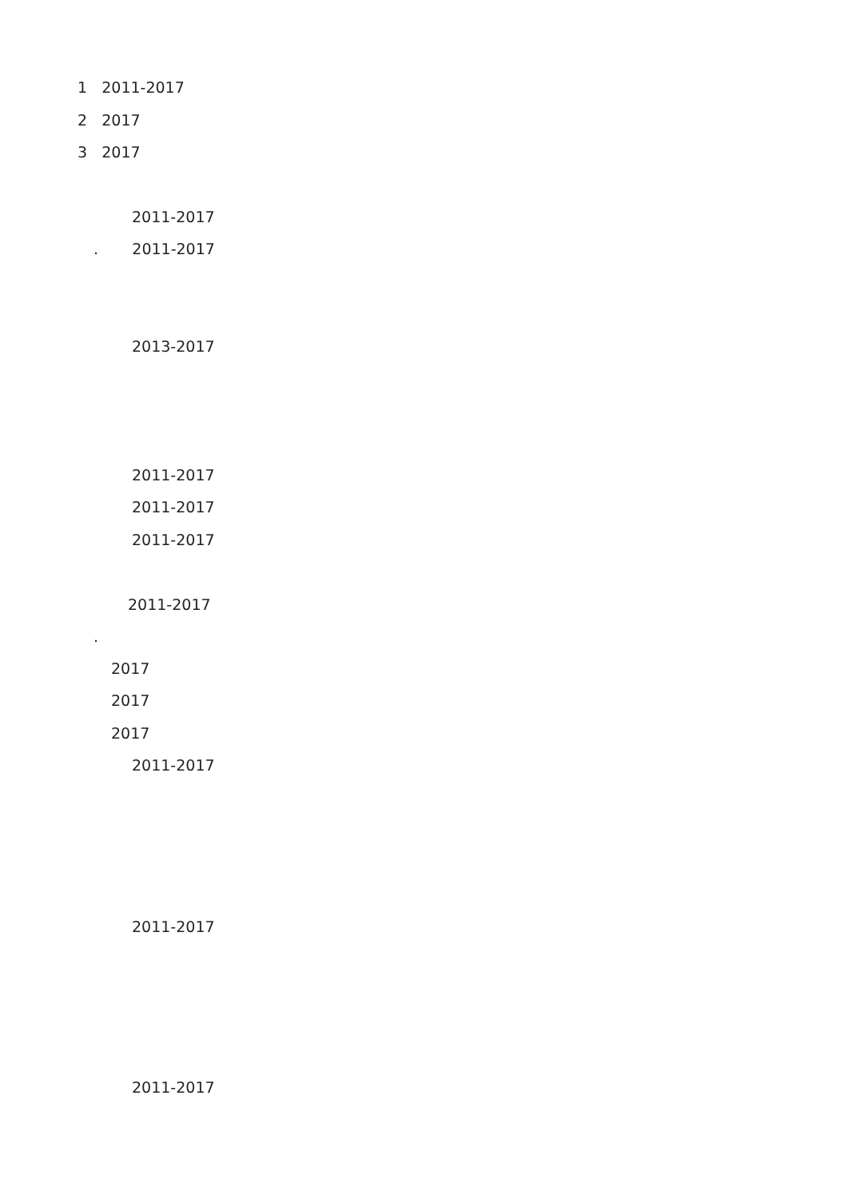1 2011-2017
2 2017
3 2017
2011-2017
. 2011-2017
2013-2017
2011-2017
2011-2017
2011-2017
2011-2017
.
2017
2017
2017
2011-2017
2011-2017
2011-2017